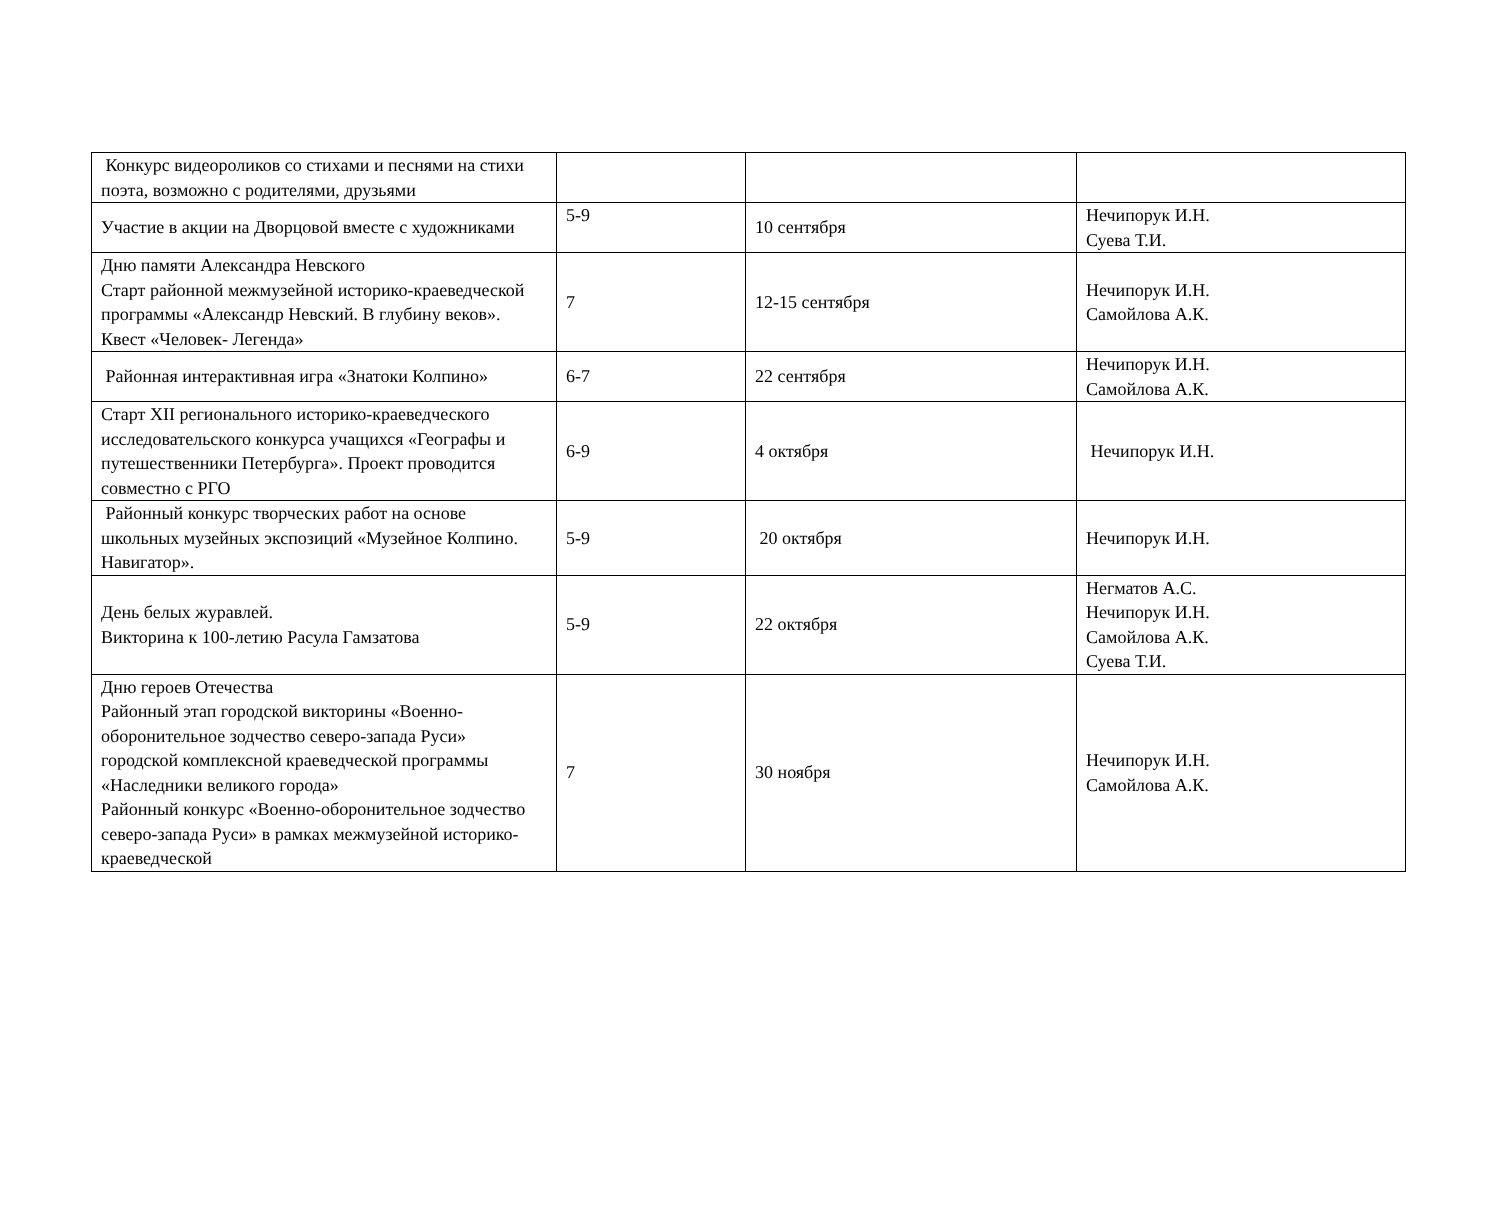| Конкурс видеороликов со стихами и песнями на стихи поэта, возможно с родителями, друзьями | | | |
| Участие в акции на Дворцовой вместе с художниками | 5-9 | 10 сентября | Нечипорук И.Н. Суева Т.И. |
| Дню памяти Александра Невского Старт районной межмузейной историко-краеведческой программы «Александр Невский. В глубину веков». Квест «Человек- Легенда» | 7 | 12-15 сентября | Нечипорук И.Н. Самойлова А.К. |
| Районная интерактивная игра «Знатоки Колпино» | 6-7 | 22 сентября | Нечипорук И.Н. Самойлова А.К. |
| Старт XII регионального историко-краеведческого исследовательского конкурса учащихся «Географы и путешественники Петербурга». Проект проводится совместно с РГО | 6-9 | 4 октября | Нечипорук И.Н. |
| Районный конкурс творческих работ на основе школьных музейных экспозиций «Музейное Колпино. Навигатор». | 5-9 | 20 октября | Нечипорук И.Н. |
| День белых журавлей. Викторина к 100-летию Расула Гамзатова | 5-9 | 22 октября | Негматов А.С. Нечипорук И.Н. Самойлова А.К. Суева Т.И. |
| Дню героев Отечества Районный этап городской викторины «Военно-оборонительное зодчество северо-запада Руси» городской комплексной краеведческой программы «Наследники великого города» Районный конкурс «Военно-оборонительное зодчество северо-запада Руси» в рамках межмузейной историко- краеведческой | 7 | 30 ноября | Нечипорук И.Н. Самойлова А.К. |